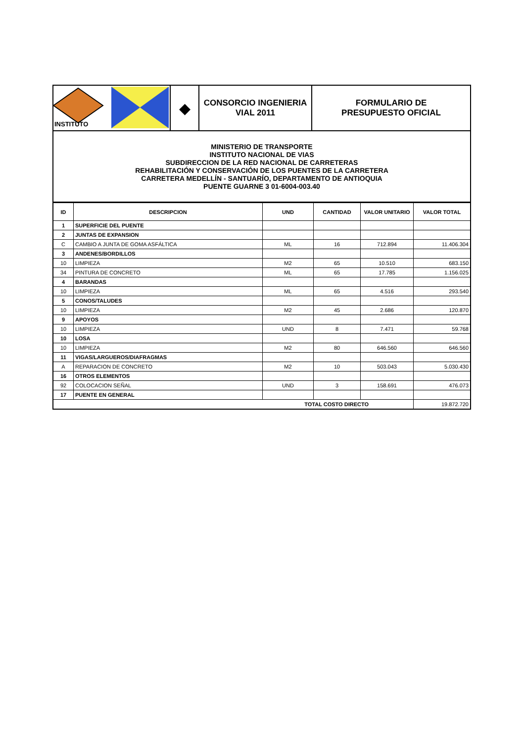| INSTITUTO | ◆ | CONSORCIO INGENIERIA VIAL 2011 | FORMULARIO DE PRESUPUESTO OFICIAL |
| MINISTERIO DE TRANSPORTE INSTITUTO NACIONAL DE VIAS SUBDIRECCION DE LA RED NACIONAL DE CARRETERAS REHABILITACIÓN Y CONSERVACIÓN DE LOS PUENTES DE LA CARRETERA CARRETERA MEDELLÍN - SANTUARÍO, DEPARTAMENTO DE ANTIOQUIA PUENTE GUARNE 3 01-6004-003.40 | | | |
| ID | DESCRIPCION | UND | CANTIDAD | VALOR UNITARIO | VALOR TOTAL |
| --- | --- | --- | --- | --- | --- |
| 1 | SUPERFICIE DEL PUENTE | | | | |
| 2 | JUNTAS DE EXPANSION | | | | |
| C | CAMBIO A JUNTA DE GOMA ASFÁLTICA | ML | 16 | 712.894 | 11.406.304 |
| 3 | ANDENES/BORDILLOS | | | | |
| 10 | LIMPIEZA | M2 | 65 | 10.510 | 683.150 |
| 34 | PINTURA DE CONCRETO | ML | 65 | 17.785 | 1.156.025 |
| 4 | BARANDAS | | | | |
| 10 | LIMPIEZA | ML | 65 | 4.516 | 293.540 |
| 5 | CONOS/TALUDES | | | | |
| 10 | LIMPIEZA | M2 | 45 | 2.686 | 120.870 |
| 9 | APOYOS | | | | |
| 10 | LIMPIEZA | UND | 8 | 7.471 | 59.768 |
| 10 | LOSA | | | | |
| 10 | LIMPIEZA | M2 | 80 | 646.560 | 646.560 |
| 11 | VIGAS/LARGUEROS/DIAFRAGMAS | | | | |
| A | REPARACION DE CONCRETO | M2 | 10 | 503.043 | 5.030.430 |
| 16 | OTROS ELEMENTOS | | | | |
| 92 | COLOCACION SEÑAL | UND | 3 | 158.691 | 476.073 |
| 17 | PUENTE EN GENERAL | | | | |
| TOTAL COSTO DIRECTO | | | | | 19.872.720 |